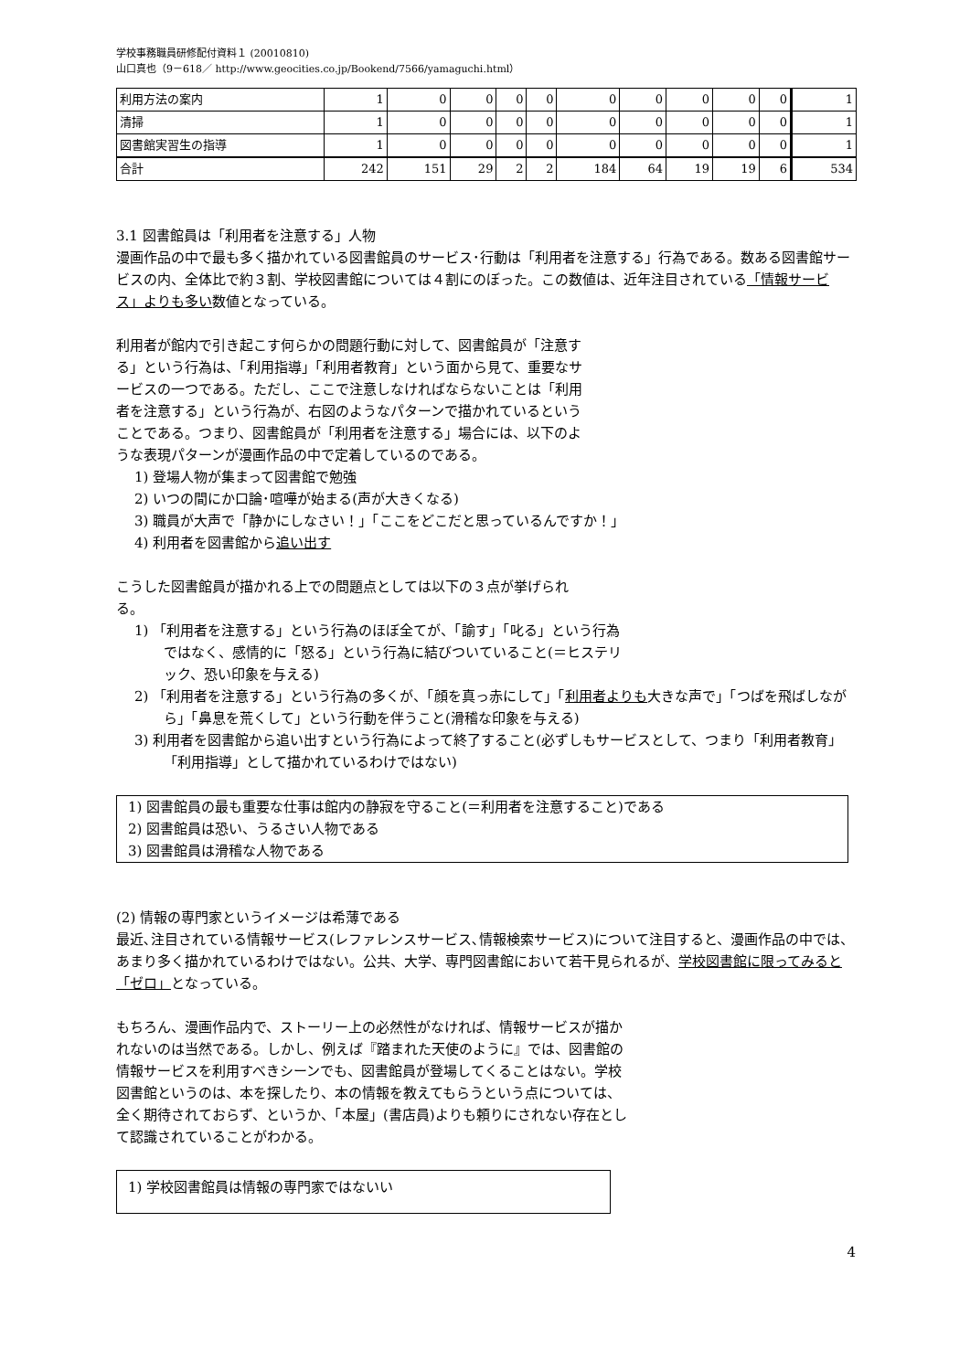学校事務職員研修配付資料１ (20010810)
山口真也（9－618／ http://www.geocities.co.jp/Bookend/7566/yamaguchi.html）
| 利用方法の案内 | 1 | 0 | 0 | 0 | 0 | 0 | 0 | 0 | 0 | 0 | 1 |
| 清掃 | 1 | 0 | 0 | 0 | 0 | 0 | 0 | 0 | 0 | 0 | 1 |
| 図書館実習生の指導 | 1 | 0 | 0 | 0 | 0 | 0 | 0 | 0 | 0 | 0 | 1 |
| 合計 | 242 | 151 | 29 | 2 | 2 | 184 | 64 | 19 | 19 | 6 | 534 |
3.1 図書館員は「利用者を注意する」人物
漫画作品の中で最も多く描かれている図書館員のサービス･行動は「利用者を注意する」行為である。数ある図書館サービスの内、全体比で約３割、学校図書館については４割にのぼった。この数値は、近年注目されている「情報サービス」よりも多い数値となっている。
利用者が館内で引き起こす何らかの問題行動に対して、図書館員が「注意する」という行為は、「利用指導」「利用者教育」という面から見て、重要なサービスの一つである。ただし、ここで注意しなければならないことは「利用者を注意する」という行為が、右図のようなパターンで描かれているということである。つまり、図書館員が「利用者を注意する」場合には、以下のような表現パターンが漫画作品の中で定着しているのである。
1) 登場人物が集まって図書館で勉強
2) いつの間にか口論･喧嘩が始まる(声が大きくなる)
3) 職員が大声で「静かにしなさい！」「ここをどこだと思っているんですか！」
4) 利用者を図書館から追い出す
こうした図書館員が描かれる上での問題点としては以下の３点が挙げられる。
1) 「利用者を注意する」という行為のほぼ全てが、「諭す」「叱る」という行為ではなく、感情的に「怒る」という行為に結びついていること(＝ヒステリック、恐い印象を与える)
2) 「利用者を注意する」という行為の多くが、「顔を真っ赤にして」「利用者よりも大きな声で」「つばを飛ばしながら」「鼻息を荒くして」という行動を伴うこと(滑稽な印象を与える)
3) 利用者を図書館から追い出すという行為によって終了すること(必ずしもサービスとして、つまり「利用者教育」「利用指導」として描かれているわけではない)
1) 図書館員の最も重要な仕事は館内の静寂を守ること(＝利用者を注意すること)である
2) 図書館員は恐い、うるさい人物である
3) 図書館員は滑稽な人物である
(2) 情報の専門家というイメージは希薄である
最近､注目されている情報サービス(レファレンスサービス､情報検索サービス)について注目すると、漫画作品の中では、あまり多く描かれているわけではない。公共、大学、専門図書館において若干見られるが、学校図書館に限ってみると「ゼロ」となっている。
もちろん、漫画作品内で、ストーリー上の必然性がなければ、情報サービスが描かれないのは当然である。しかし、例えば『踏まれた天使のように』では、図書館の情報サービスを利用すべきシーンでも、図書館員が登場してくることはない。学校図書館というのは、本を探したり、本の情報を教えてもらうという点については、全く期待されておらず、というか、「本屋」(書店員)よりも頼りにされない存在として認識されていることがわかる。
1) 学校図書館員は情報の専門家ではないい
4